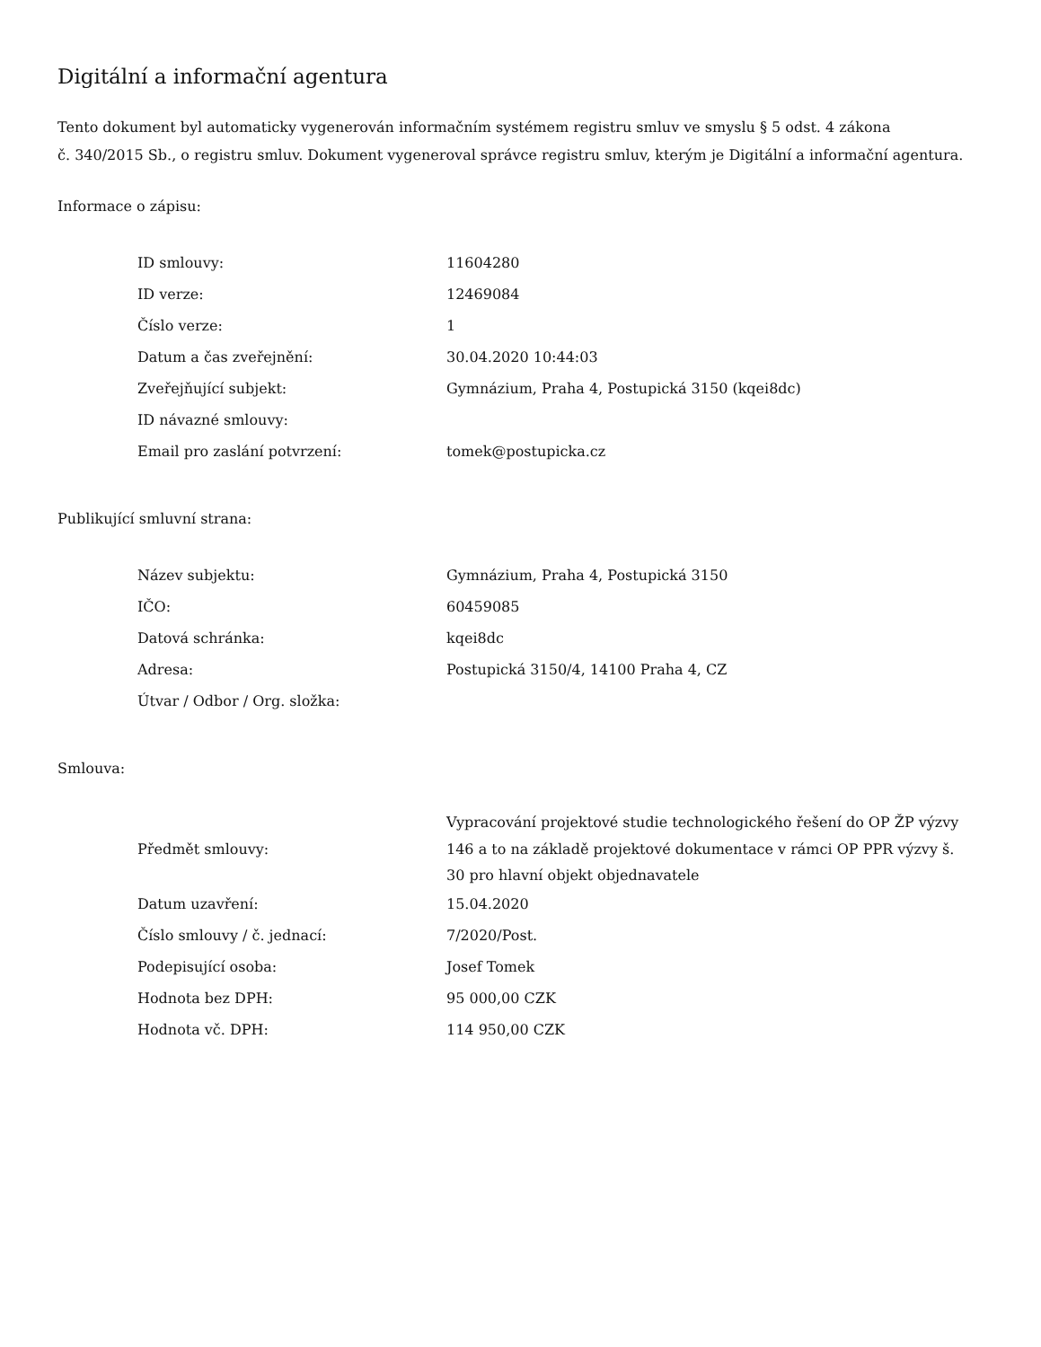Digitální a informační agentura
Tento dokument byl automaticky vygenerován informačním systémem registru smluv ve smyslu § 5 odst. 4 zákona
č. 340/2015 Sb., o registru smluv. Dokument vygeneroval správce registru smluv, kterým je Digitální a informační agentura.
Informace o zápisu:
| ID smlouvy: | 11604280 |
| ID verze: | 12469084 |
| Číslo verze: | 1 |
| Datum a čas zveřejnění: | 30.04.2020 10:44:03 |
| Zveřejňující subjekt: | Gymnázium, Praha 4, Postupická 3150 (kqei8dc) |
| ID návazné smlouvy: | |
| Email pro zaslání potvrzení: | tomek@postupicka.cz |
Publikující smluvní strana:
| Název subjektu: | Gymnázium, Praha 4, Postupická 3150 |
| IČO: | 60459085 |
| Datová schránka: | kqei8dc |
| Adresa: | Postupická 3150/4, 14100 Praha 4, CZ |
| Útvar / Odbor / Org. složka: | |
Smlouva:
| Předmět smlouvy: | Vypracování projektové studie technologického řešení do OP ŽP výzvy 146 a to na základě projektové dokumentace v rámci OP PPR výzvy š. 30 pro hlavní objekt objednavatele |
| Datum uzavření: | 15.04.2020 |
| Číslo smlouvy / č. jednací: | 7/2020/Post. |
| Podepisující osoba: | Josef Tomek |
| Hodnota bez DPH: | 95 000,00 CZK |
| Hodnota vč. DPH: | 114 950,00 CZK |